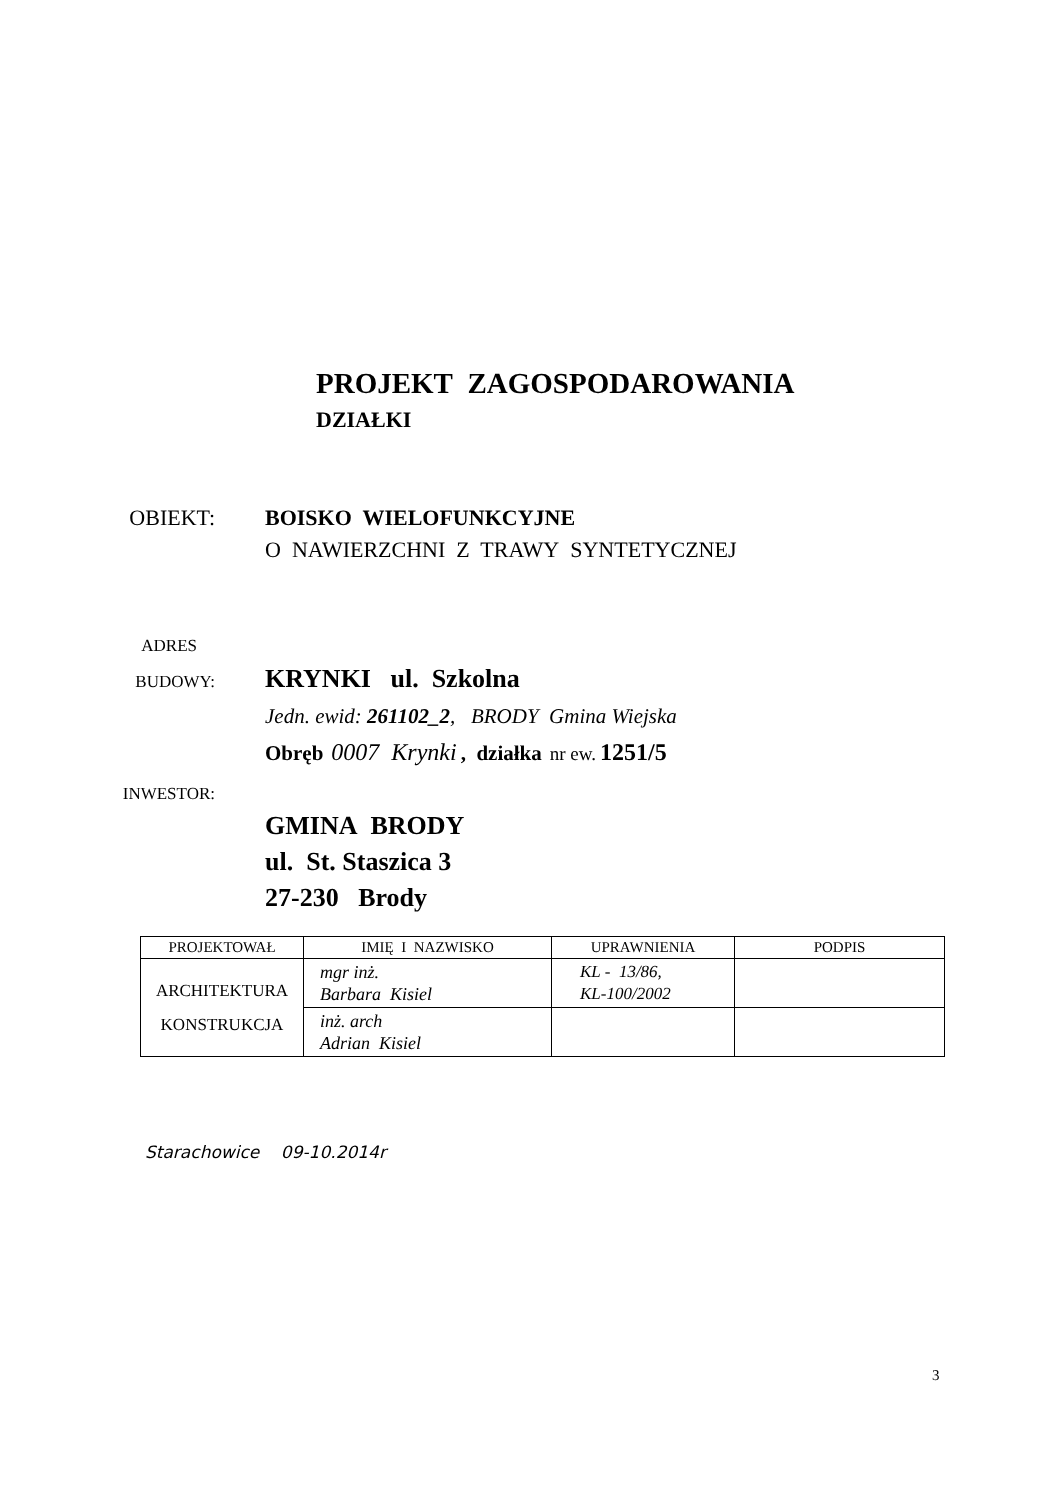PROJEKT ZAGOSPODAROWANIA
DZIAŁKI
OBIEKT: BOISKO WIELOFUNKCYJNE
O NAWIERZCHNI Z TRAWY SYNTETYCZNEJ
ADRES
BUDOWY:
KRYNKI ul. Szkolna
Jedn. ewid: 261102_2, BRODY Gmina Wiejska
Obręb 0007 Krynki , działka nr ew. 1251/5
INWESTOR:
GMINA BRODY
ul. St. Staszica 3
27-230 Brody
| PROJEKTOWAŁ | IMIĘ I NAZWISKO | UPRAWNIENIA | PODPIS |
| --- | --- | --- | --- |
| ARCHITEKTURA KONSTRUKCJA | mgr inż. Barbara Kisiel | KL - 13/86, KL-100/2002 | |
| | inż. arch Adrian Kisiel | | |
Starachowice 09-10.2014r
3